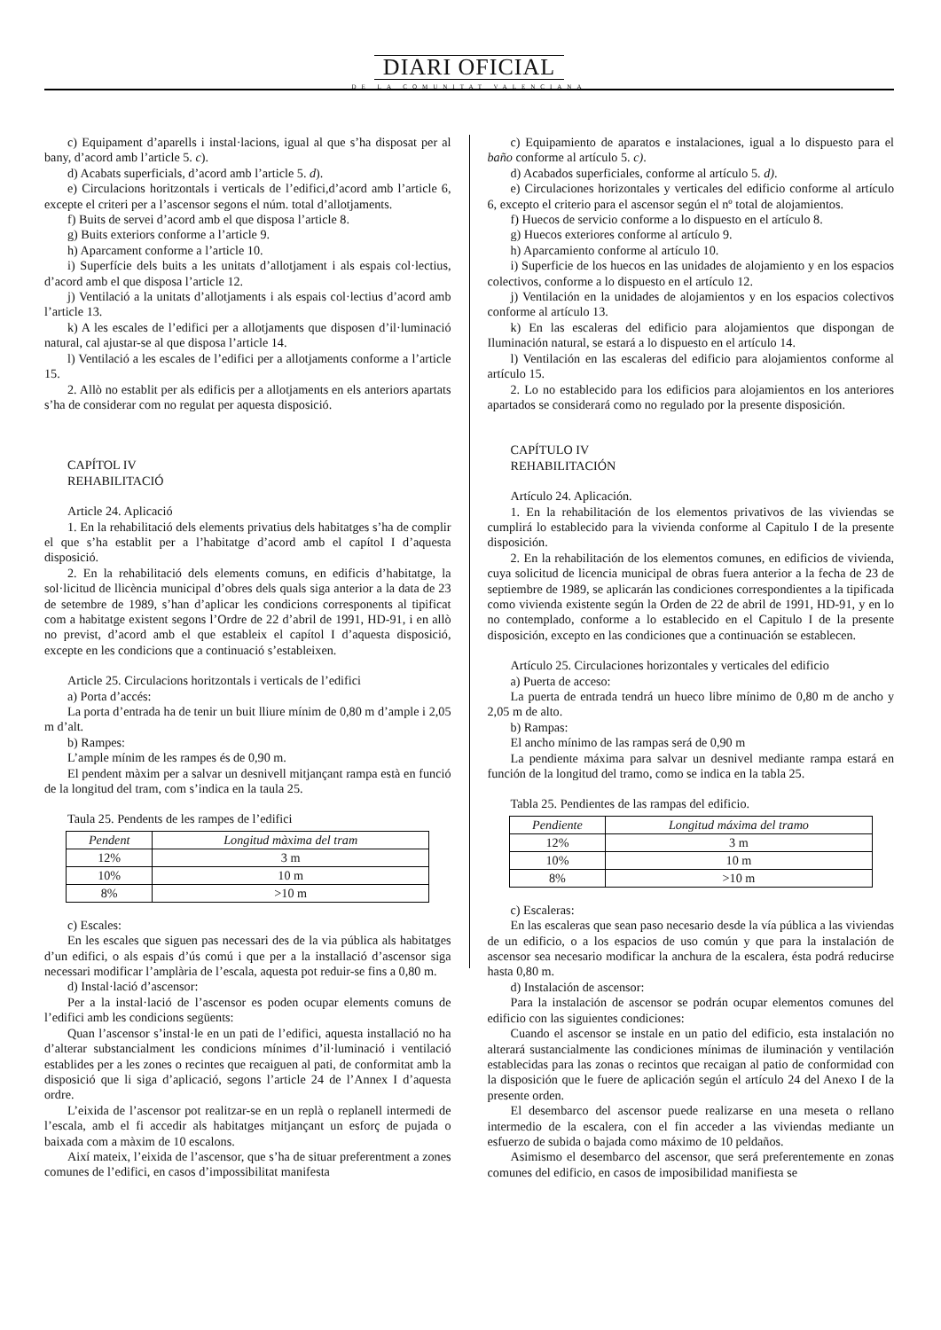DIARI OFICIAL
DE LA COMUNITAT VALENCIANA
c) Equipament d’aparells i instal·lacions, igual al que s’ha disposat per al bany, d’acord amb l’article 5. c).
d) Acabats superficials, d’acord amb l’article 5. d).
e) Circulacions horitzontals i verticals de l’edifici,d’acord amb l’article 6, excepte el criteri per a l’ascensor segons el núm. total d’allotjaments.
f) Buits de servei d’acord amb el que disposa l’article 8.
g) Buits exteriors conforme a l’article 9.
h) Aparcament conforme a l’article 10.
i) Superfície dels buits a les unitats d’allotjament i als espais col·lectius, d’acord amb el que disposa l’article 12.
j) Ventilació a la unitats d’allotjaments i als espais col·lectius d’acord amb l’article 13.
k) A les escales de l’edifici per a allotjaments que disposen d’il·luminació natural, cal ajustar-se al que disposa l’article 14.
l) Ventilació a les escales de l’edifici per a allotjaments conforme a l’article 15.
2. Allò no establit per als edificis per a allotjaments en els anteriors apartats s’ha de considerar com no regulat per aquesta disposició.
CAPÍTOL IV
REHABILITACIÓ
Article 24. Aplicació
1. En la rehabilitació dels elements privatius dels habitatges s’ha de complir el que s’ha establit per a l’habitatge d’acord amb el capítol I d’aquesta disposició.
2. En la rehabilitació dels elements comuns, en edificis d’habitatge, la sol·licitud de llicència municipal d’obres dels quals siga anterior a la data de 23 de setembre de 1989, s’han d’aplicar les condicions corresponents al tipificat com a habitatge existent segons l’Ordre de 22 d’abril de 1991, HD-91, i en allò no previst, d’acord amb el que estableix el capítol I d’aquesta disposició, excepte en les condicions que a continuació s’estableixen.
Article 25. Circulacions horitzontals i verticals de l’edifici
a) Porta d’accés:
La porta d’entrada ha de tenir un buit lliure mínim de 0,80 m d’ample i 2,05 m d’alt.
b) Rampes:
L’ample mínim de les rampes és de 0,90 m.
El pendent màxim per a salvar un desnivell mitjançant rampa està en funció de la longitud del tram, com s’indica en la taula 25.
Taula 25. Pendents de les rampes de l’edifici
| Pendent | Longitud màxima del tram |
| --- | --- |
| 12% | 3 m |
| 10% | 10 m |
| 8% | >10 m |
c) Escales:
En les escales que siguen pas necessari des de la via pública als habitatges d’un edifici, o als espais d’ús comú i que per a la installació d’ascensor siga necessari modificar l’amplària de l’escala, aquesta pot reduir-se fins a 0,80 m.
d) Instal·lació d’ascensor:
Per a la instal·lació de l’ascensor es poden ocupar elements comuns de l’edifici amb les condicions següents:
Quan l’ascensor s’instal·le en un pati de l’edifici, aquesta installació no ha d’alterar substancialment les condicions mínimes d’il·luminació i ventilació establides per a les zones o recintes que recaiguen al pati, de conformitat amb la disposició que li siga d’aplicació, segons l’article 24 de l’Annex I d’aquesta ordre.
L’eixida de l’ascensor pot realitzar-se en un replà o replanell intermedi de l’escala, amb el fi accedir als habitatges mitjançant un esforç de pujada o baixada com a màxim de 10 escalons.
Així mateix, l’eixida de l’ascensor, que s’ha de situar preferentment a zones comunes de l’edifici, en casos d’impossibilitat manifesta
c) Equipamiento de aparatos e instalaciones, igual a lo dispuesto para el baño conforme al artículo 5. c).
d) Acabados superficiales, conforme al artículo 5. d).
e) Circulaciones horizontales y verticales del edificio conforme al artículo 6, excepto el criterio para el ascensor según el nº total de alojamientos.
f) Huecos de servicio conforme a lo dispuesto en el artículo 8.
g) Huecos exteriores conforme al artículo 9.
h) Aparcamiento conforme al artículo 10.
i) Superficie de los huecos en las unidades de alojamiento y en los espacios colectivos, conforme a lo dispuesto en el artículo 12.
j) Ventilación en la unidades de alojamientos y en los espacios colectivos conforme al artículo 13.
k) En las escaleras del edificio para alojamientos que dispongan de Iluminación natural, se estará a lo dispuesto en el artículo 14.
l) Ventilación en las escaleras del edificio para alojamientos conforme al artículo 15.
2. Lo no establecido para los edificios para alojamientos en los anteriores apartados se considerará como no regulado por la presente disposición.
CAPÍTULO IV
REHABILITACIÓN
Artículo 24. Aplicación.
1. En la rehabilitación de los elementos privativos de las viviendas se cumplirá lo establecido para la vivienda conforme al Capitulo I de la presente disposición.
2. En la rehabilitación de los elementos comunes, en edificios de vivienda, cuya solicitud de licencia municipal de obras fuera anterior a la fecha de 23 de septiembre de 1989, se aplicarán las condiciones correspondientes a la tipificada como vivienda existente según la Orden de 22 de abril de 1991, HD-91, y en lo no contemplado, conforme a lo establecido en el Capitulo I de la presente disposición, excepto en las condiciones que a continuación se establecen.
Artículo 25. Circulaciones horizontales y verticales del edificio
a) Puerta de acceso:
La puerta de entrada tendrá un hueco libre mínimo de 0,80 m de ancho y 2,05 m de alto.
b) Rampas:
El ancho mínimo de las rampas será de 0,90 m
La pendiente máxima para salvar un desnivel mediante rampa estará en función de la longitud del tramo, como se indica en la tabla 25.
Tabla 25. Pendientes de las rampas del edificio.
| Pendiente | Longitud máxima del tramo |
| --- | --- |
| 12% | 3 m |
| 10% | 10 m |
| 8% | >10 m |
c) Escaleras:
En las escaleras que sean paso necesario desde la vía pública a las viviendas de un edificio, o a los espacios de uso común y que para la instalación de ascensor sea necesario modificar la anchura de la escalera, ésta podrá reducirse hasta 0,80 m.
d) Instalación de ascensor:
Para la instalación de ascensor se podrán ocupar elementos comunes del edificio con las siguientes condiciones:
Cuando el ascensor se instale en un patio del edificio, esta instalación no alterará sustancialmente las condiciones mínimas de iluminación y ventilación establecidas para las zonas o recintos que recaigan al patio de conformidad con la disposición que le fuere de aplicación según el artículo 24 del Anexo I de la presente orden.
El desembarco del ascensor puede realizarse en una meseta o rellano intermedio de la escalera, con el fin acceder a las viviendas mediante un esfuerzo de subida o bajada como máximo de 10 peldaños.
Asimismo el desembarco del ascensor, que será preferentemente en zonas comunes del edificio, en casos de imposibilidad manifiesta se